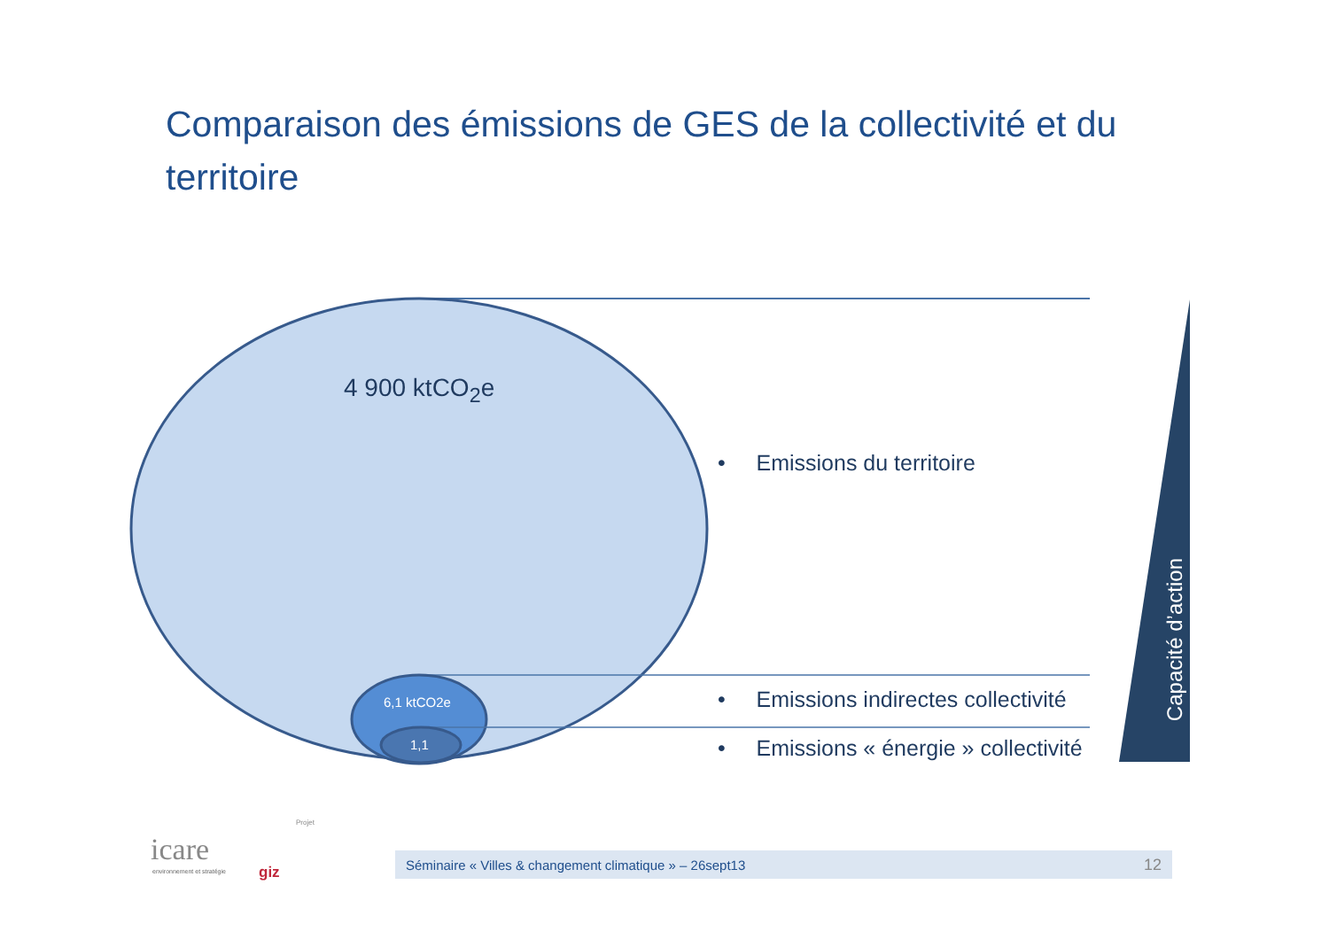Comparaison des émissions de GES de la collectivité et du territoire
4 900 ktCO<sub>2</sub>e
6,1 ktCO2e
1,1
• Emissions du territoire
• Emissions indirectes collectivité
• Emissions « énergie » collectivité
Capacité d’action
icare
environnement et stratégie
Projet
giz
Séminaire « Villes & changement climatique » – 26sept13 12